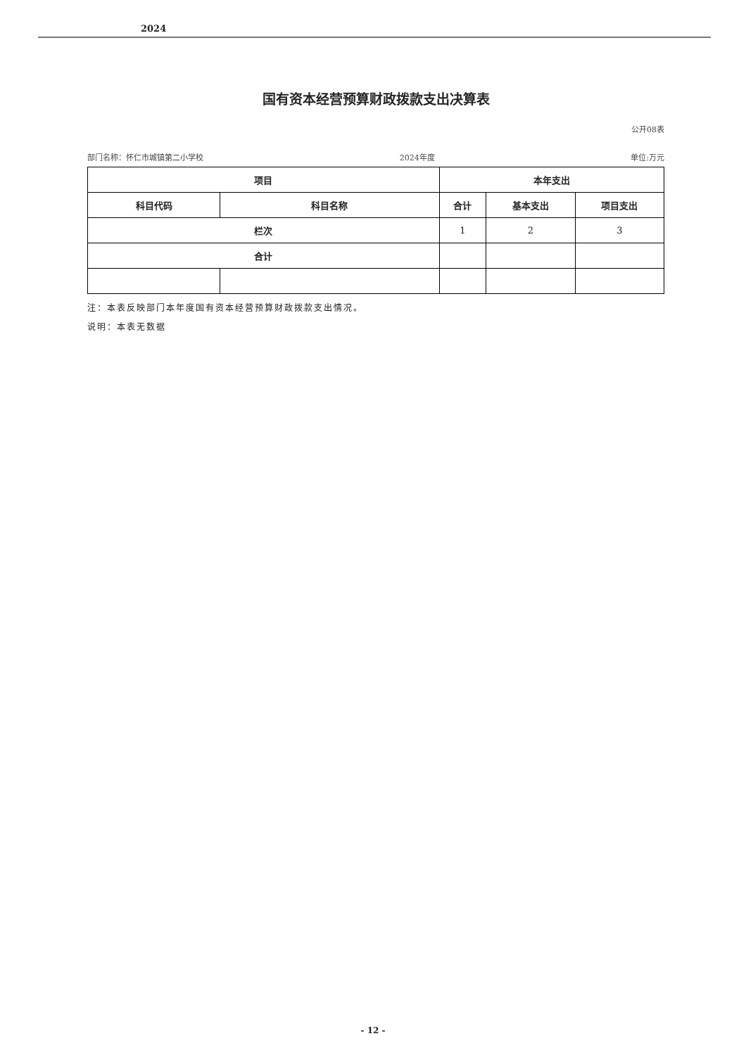2024
国有资本经营预算财政拨款支出决算表
公开08表
部门名称：怀仁市城镇第二小学校 2024年度 单位:万元
| 项目 | | 本年支出 | | |
| --- | --- | --- | --- | --- |
| 科目代码 | 科目名称 | 合计 | 基本支出 | 项目支出 |
| 栏次 | | 1 | 2 | 3 |
| 合计 | | | | |
注：本表反映部门本年度国有资本经营预算财政拨款支出情况。
说明：本表无数据
- 12 -